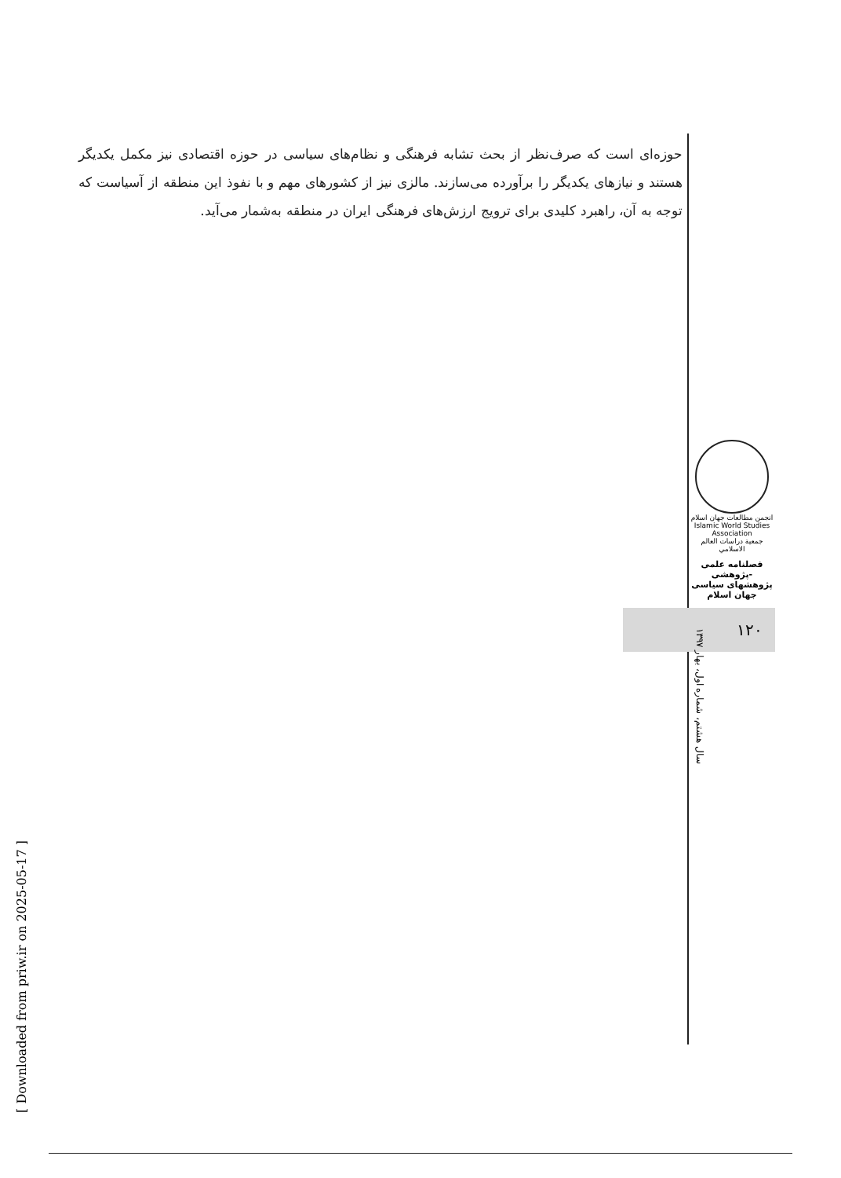حوزه‌ای است که صرف‌نظر از بحث تشابه فرهنگی و نظام‌های سیاسی در حوزه اقتصادی نیز مکمل یکدیگر هستند و نیازهای یکدیگر را برآورده می‌سازند. مالزی نیز از کشورهای مهم و با نفوذ این منطقه از آسیاست که توجه به آن، راهبرد کلیدی برای ترویج ارزش‌های فرهنگی ایران در منطقه به‌شمار می‌آید.
انجمن مطالعات جهان اسلام
Islamic World Studies Association
جمعية دراسات العالم الاسلامي
فصلنامه علمی -پژوهشی
پژوهشهای سیاسی جهان اسلام
۱۲۰
سال هشتم، شماره اول، بهار ۱۳۹۷
[ Downloaded from priw.ir on 2025-05-17 ]